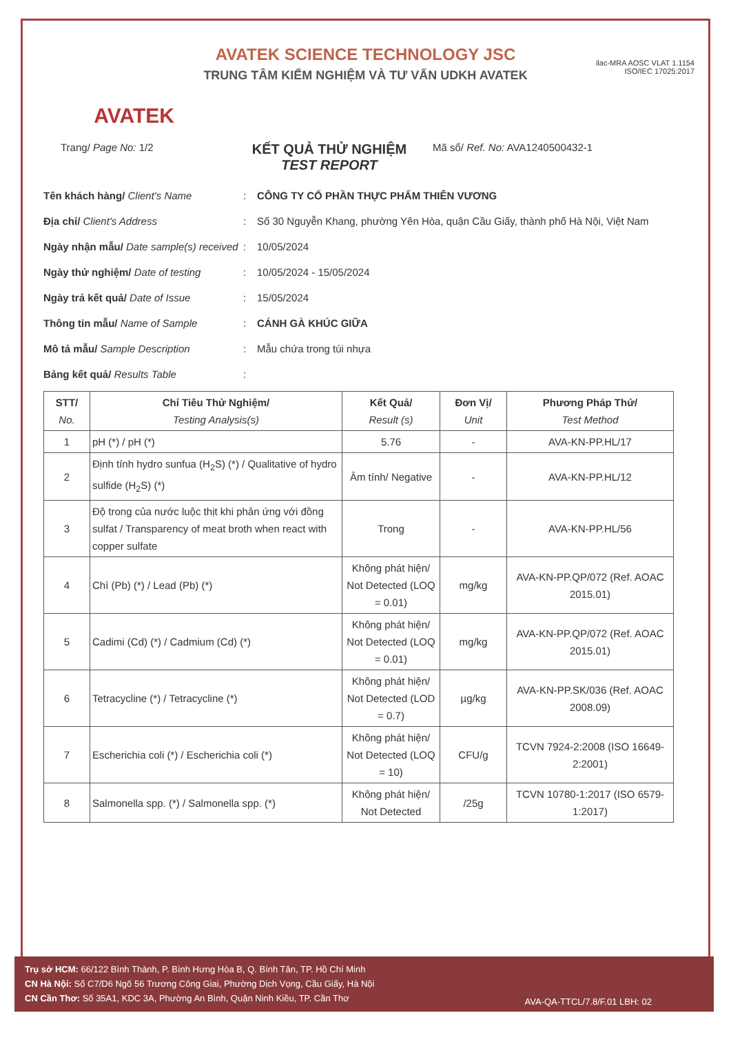AVATEK
AVATEK SCIENCE TECHNOLOGY JSC
TRUNG TÂM KIỂM NGHIỆM VÀ TƯ VẤN UDKH AVATEK
ilac-MRA AOSC VLAT 1.1154
ISO/IEC 17025:2017
Trang/ Page No: 1/2
KẾT QUẢ THỬ NGHIỆM
TEST REPORT
Mã số/ Ref. No: AVA1240500432-1
Tên khách hàng/ Client's Name: CÔNG TY CỔ PHẦN THỰC PHẨM THIÊN VƯƠNG
Địa chỉ/ Client's Address: Số 30 Nguyễn Khang, phường Yên Hòa, quận Cầu Giấy, thành phố Hà Nội, Việt Nam
Ngày nhận mẫu/ Date sample(s) received: 10/05/2024
Ngày thử nghiệm/ Date of testing: 10/05/2024 - 15/05/2024
Ngày trả kết quả/ Date of Issue: 15/05/2024
Thông tin mẫu/ Name of Sample: CÁNH GÀ KHÚC GIỮA
Mô tả mẫu/ Sample Description: Mẫu chứa trong túi nhựa
Bảng kết quả/ Results Table:
| STT/ No. | Chỉ Tiêu Thử Nghiệm/ Testing Analysis(s) | Kết Quả/ Result (s) | Đơn Vị/ Unit | Phương Pháp Thử/ Test Method |
| --- | --- | --- | --- | --- |
| 1 | pH (*) / pH (*) | 5.76 | - | AVA-KN-PP.HL/17 |
| 2 | Định tính hydro sunfua (H<sub>2</sub>S) (*) / Qualitative of hydro sulfide (H<sub>2</sub>S) (*) | Âm tính/ Negative | - | AVA-KN-PP.HL/12 |
| 3 | Độ trong của nước luộc thịt khi phản ứng với đồng sulfat / Transparency of meat broth when react with copper sulfate | Trong | - | AVA-KN-PP.HL/56 |
| 4 | Chì (Pb) (*) / Lead (Pb) (*) | Không phát hiện/ Not Detected (LOQ = 0.01) | mg/kg | AVA-KN-PP.QP/072 (Ref. AOAC 2015.01) |
| 5 | Cadimi (Cd) (*) / Cadmium (Cd) (*) | Không phát hiện/ Not Detected (LOQ = 0.01) | mg/kg | AVA-KN-PP.QP/072 (Ref. AOAC 2015.01) |
| 6 | Tetracycline (*) / Tetracycline (*) | Không phát hiện/ Not Detected (LOD = 0.7) | µg/kg | AVA-KN-PP.SK/036 (Ref. AOAC 2008.09) |
| 7 | Escherichia coli (*) / Escherichia coli (*) | Không phát hiện/ Not Detected (LOQ = 10) | CFU/g | TCVN 7924-2:2008 (ISO 16649-2:2001) |
| 8 | Salmonella spp. (*) / Salmonella spp. (*) | Không phát hiện/ Not Detected | /25g | TCVN 10780-1:2017 (ISO 6579-1:2017) |
Trụ sở HCM: 66/122 Bình Thành, P. Bình Hưng Hòa B, Q. Bình Tân, TP. Hồ Chí Minh
CN Hà Nội: Số C7/D6 Ngõ 56 Trương Công Giai, Phường Dịch Vọng, Cầu Giấy, Hà Nội
CN Cần Thơ: Số 35A1, KDC 3A, Phường An Bình, Quận Ninh Kiều, TP. Cần Thơ
AVA-QA-TTCL/7.8/F.01 LBH: 02